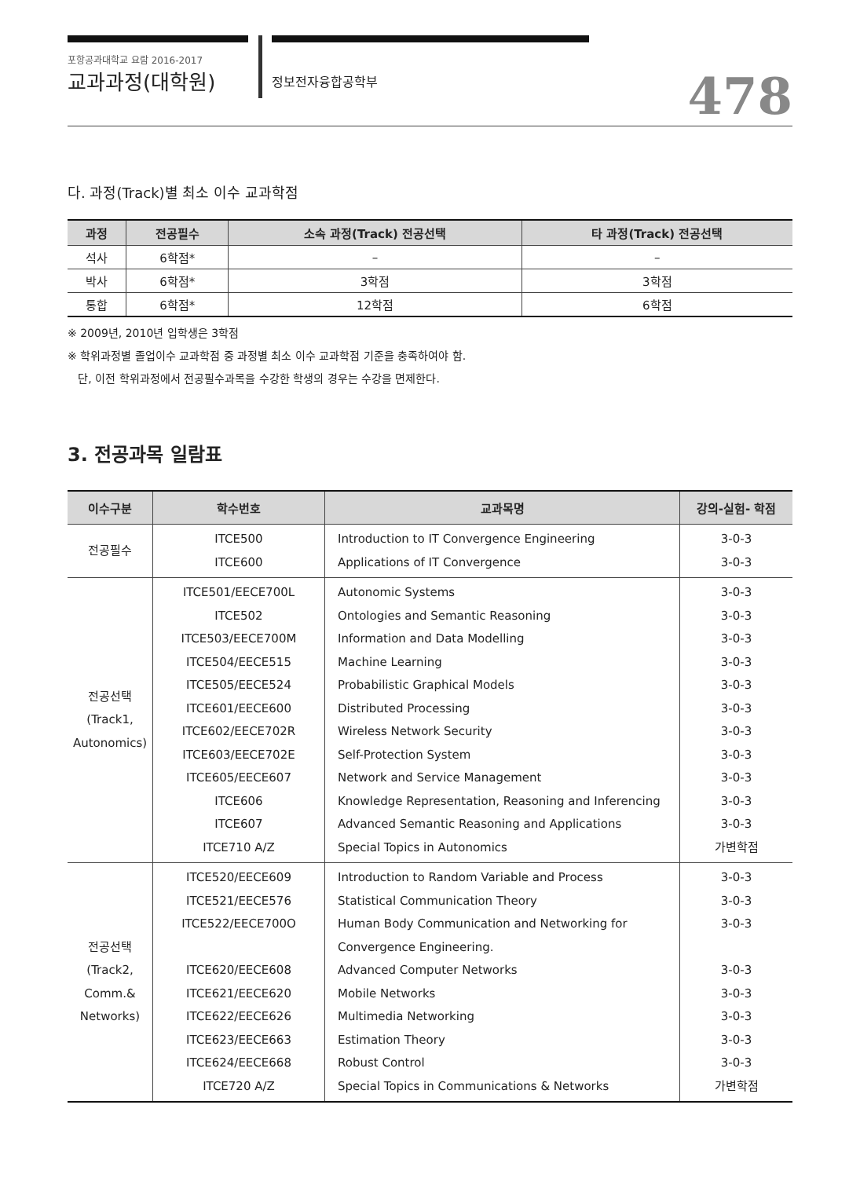포항공과대학교 요람 2016-2017
교과과정(대학원)
정보전자융합공학부
478
다. 과정(Track)별 최소 이수 교과학점
| 과정 | 전공필수 | 소속 과정(Track) 전공선택 | 타 과정(Track) 전공선택 |
| --- | --- | --- | --- |
| 석사 | 6학점* | – | – |
| 박사 | 6학점* | 3학점 | 3학점 |
| 통합 | 6학점* | 12학점 | 6학점 |
※ 2009년, 2010년 입학생은 3학점
※ 학위과정별 졸업이수 교과학점 중 과정별 최소 이수 교과학점 기준을 충족하여야 함.
단, 이전 학위과정에서 전공필수과목을 수강한 학생의 경우는 수강을 면제한다.
3. 전공과목 일람표
| 이수구분 | 학수번호 | 교과목명 | 강의-실험- 학점 |
| --- | --- | --- | --- |
| 전공필수 | ITCE500 ITCE600 | Introduction to IT Convergence Engineering Applications of IT Convergence | 3-0-3 3-0-3 |
| 전공선택 (Track1, Autonomics) | ITCE501/EECE700L ITCE502 ITCE503/EECE700M ITCE504/EECE515 ITCE505/EECE524 ITCE601/EECE600 ITCE602/EECE702R ITCE603/EECE702E ITCE605/EECE607 ITCE606 ITCE607 ITCE710 A/Z | Autonomic Systems Ontologies and Semantic Reasoning Information and Data Modelling Machine Learning Probabilistic Graphical Models Distributed Processing Wireless Network Security Self-Protection System Network and Service Management Knowledge Representation, Reasoning and Inferencing Advanced Semantic Reasoning and Applications Special Topics in Autonomics | 3-0-3 3-0-3 3-0-3 3-0-3 3-0-3 3-0-3 3-0-3 3-0-3 3-0-3 3-0-3 3-0-3 가변학점 |
| 전공선택 (Track2, Comm.& Networks) | ITCE520/EECE609 ITCE521/EECE576 ITCE522/EECE700O ITCE620/EECE608 ITCE621/EECE620 ITCE622/EECE626 ITCE623/EECE663 ITCE624/EECE668 ITCE720 A/Z | Introduction to Random Variable and Process Statistical Communication Theory Human Body Communication and Networking for Convergence Engineering. Advanced Computer Networks Mobile Networks Multimedia Networking Estimation Theory Robust Control Special Topics in Communications & Networks | 3-0-3 3-0-3 3-0-3 3-0-3 3-0-3 3-0-3 3-0-3 3-0-3 가변학점 |